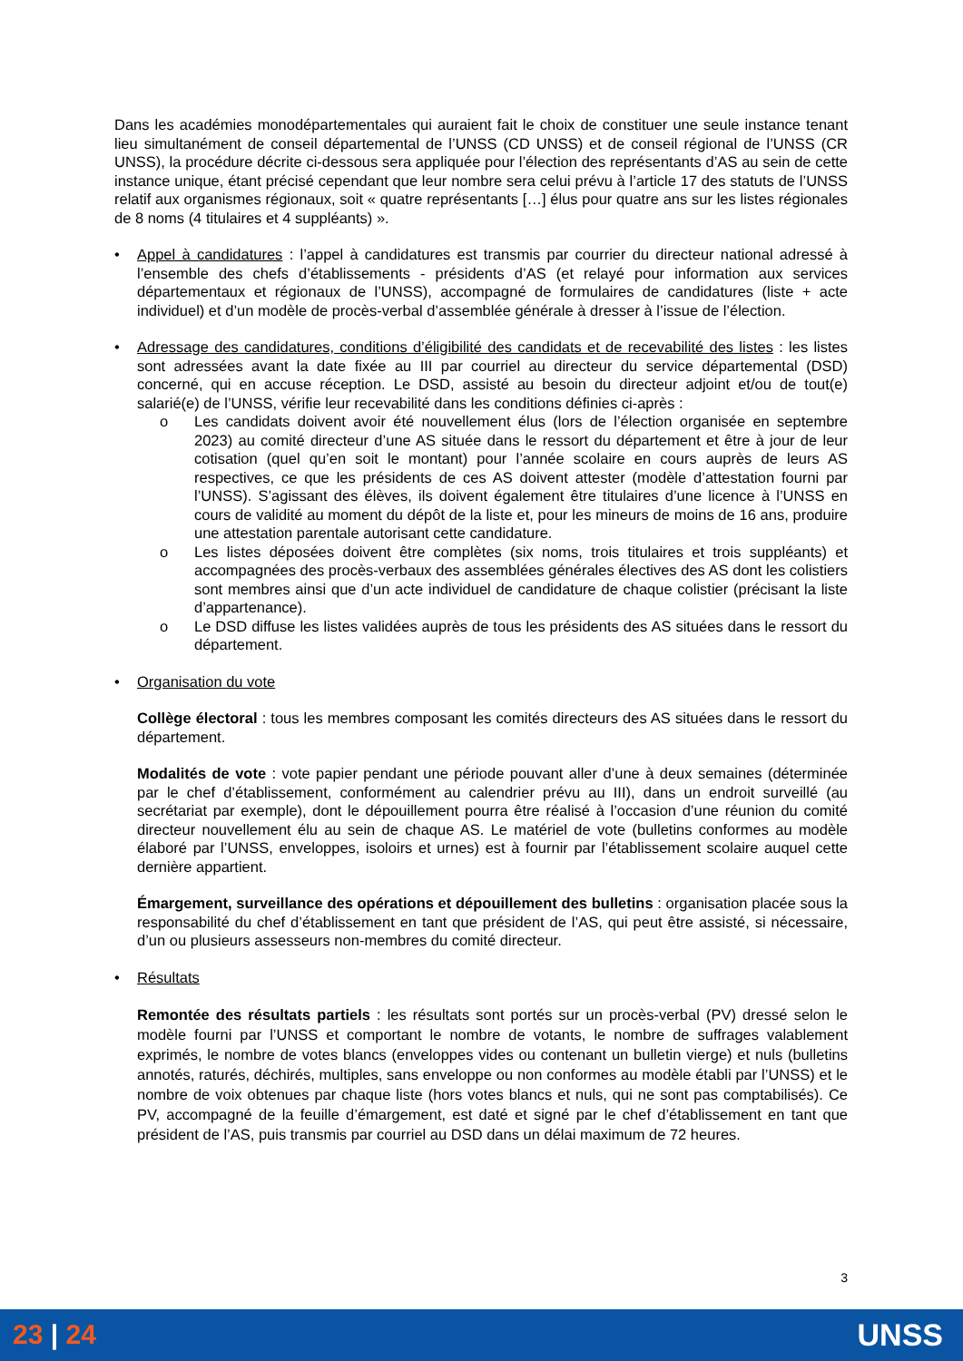Dans les académies monodépartementales qui auraient fait le choix de constituer une seule instance tenant lieu simultanément de conseil départemental de l’UNSS (CD UNSS) et de conseil régional de l’UNSS (CR UNSS), la procédure décrite ci-dessous sera appliquée pour l’élection des représentants d’AS au sein de cette instance unique, étant précisé cependant que leur nombre sera celui prévu à l’article 17 des statuts de l’UNSS relatif aux organismes régionaux, soit « quatre représentants […] élus pour quatre ans sur les listes régionales de 8 noms (4 titulaires et 4 suppléants) ».
• Appel à candidatures : l’appel à candidatures est transmis par courrier du directeur national adressé à l’ensemble des chefs d’établissements - présidents d’AS (et relayé pour information aux services départementaux et régionaux de l’UNSS), accompagné de formulaires de candidatures (liste + acte individuel) et d’un modèle de procès-verbal d’assemblée générale à dresser à l’issue de l’élection.
• Adressage des candidatures, conditions d’éligibilité des candidats et de recevabilité des listes : les listes sont adressées avant la date fixée au III par courriel au directeur du service départemental (DSD) concerné, qui en accuse réception. Le DSD, assisté au besoin du directeur adjoint et/ou de tout(e) salarié(e) de l’UNSS, vérifie leur recevabilité dans les conditions définies ci-après :
o Les candidats doivent avoir été nouvellement élus (lors de l’élection organisée en septembre 2023) au comité directeur d’une AS située dans le ressort du département et être à jour de leur cotisation (quel qu’en soit le montant) pour l’année scolaire en cours auprès de leurs AS respectives, ce que les présidents de ces AS doivent attester (modèle d’attestation fourni par l’UNSS). S’agissant des élèves, ils doivent également être titulaires d’une licence à l’UNSS en cours de validité au moment du dépôt de la liste et, pour les mineurs de moins de 16 ans, produire une attestation parentale autorisant cette candidature.
o Les listes déposées doivent être complètes (six noms, trois titulaires et trois suppléants) et accompagnées des procès-verbaux des assemblées générales électives des AS dont les colistiers sont membres ainsi que d’un acte individuel de candidature de chaque colistier (précisant la liste d’appartenance).
o Le DSD diffuse les listes validées auprès de tous les présidents des AS situées dans le ressort du département.
• Organisation du vote
Collège électoral : tous les membres composant les comités directeurs des AS situées dans le ressort du département.
Modalités de vote : vote papier pendant une période pouvant aller d’une à deux semaines (déterminée par le chef d’établissement, conformément au calendrier prévu au III), dans un endroit surveillé (au secrétariat par exemple), dont le dépouillement pourra être réalisé à l’occasion d’une réunion du comité directeur nouvellement élu au sein de chaque AS. Le matériel de vote (bulletins conformes au modèle élaboré par l’UNSS, enveloppes, isoloirs et urnes) est à fournir par l’établissement scolaire auquel cette dernière appartient.
Émargement, surveillance des opérations et dépouillement des bulletins : organisation placée sous la responsabilité du chef d’établissement en tant que président de l’AS, qui peut être assisté, si nécessaire, d’un ou plusieurs assesseurs non-membres du comité directeur.
• Résultats
Remontée des résultats partiels : les résultats sont portés sur un procès-verbal (PV) dressé selon le modèle fourni par l’UNSS et comportant le nombre de votants, le nombre de suffrages valablement exprimés, le nombre de votes blancs (enveloppes vides ou contenant un bulletin vierge) et nuls (bulletins annotés, raturés, déchirés, multiples, sans enveloppe ou non conformes au modèle établi par l’UNSS) et le nombre de voix obtenues par chaque liste (hors votes blancs et nuls, qui ne sont pas comptabilisés). Ce PV, accompagné de la feuille d’émargement, est daté et signé par le chef d’établissement en tant que président de l’AS, puis transmis par courriel au DSD dans un délai maximum de 72 heures.
3
23 | 24 UNSS